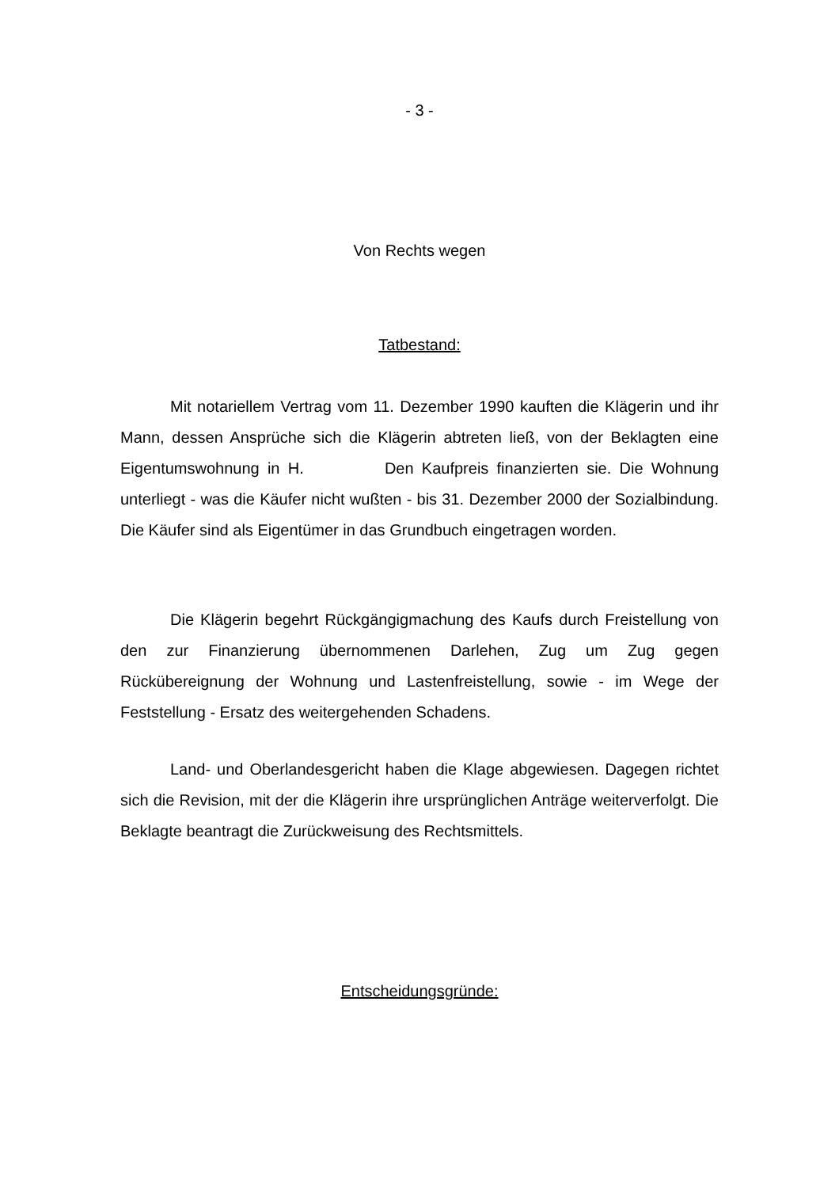- 3 -
Von Rechts wegen
Tatbestand:
Mit notariellem Vertrag vom 11. Dezember 1990 kauften die Klägerin und ihr Mann, dessen Ansprüche sich die Klägerin abtreten ließ, von der Beklagten eine Eigentumswohnung in H. Den Kaufpreis finanzierten sie. Die Wohnung unterliegt - was die Käufer nicht wußten - bis 31. Dezember 2000 der Sozialbindung. Die Käufer sind als Eigentümer in das Grundbuch eingetragen worden.
Die Klägerin begehrt Rückgängigmachung des Kaufs durch Freistellung von den zur Finanzierung übernommenen Darlehen, Zug um Zug gegen Rückübereignung der Wohnung und Lastenfreistellung, sowie - im Wege der Feststellung - Ersatz des weitergehenden Schadens.
Land- und Oberlandesgericht haben die Klage abgewiesen. Dagegen richtet sich die Revision, mit der die Klägerin ihre ursprünglichen Anträge weiterverfolgt. Die Beklagte beantragt die Zurückweisung des Rechtsmittels.
Entscheidungsgründe: